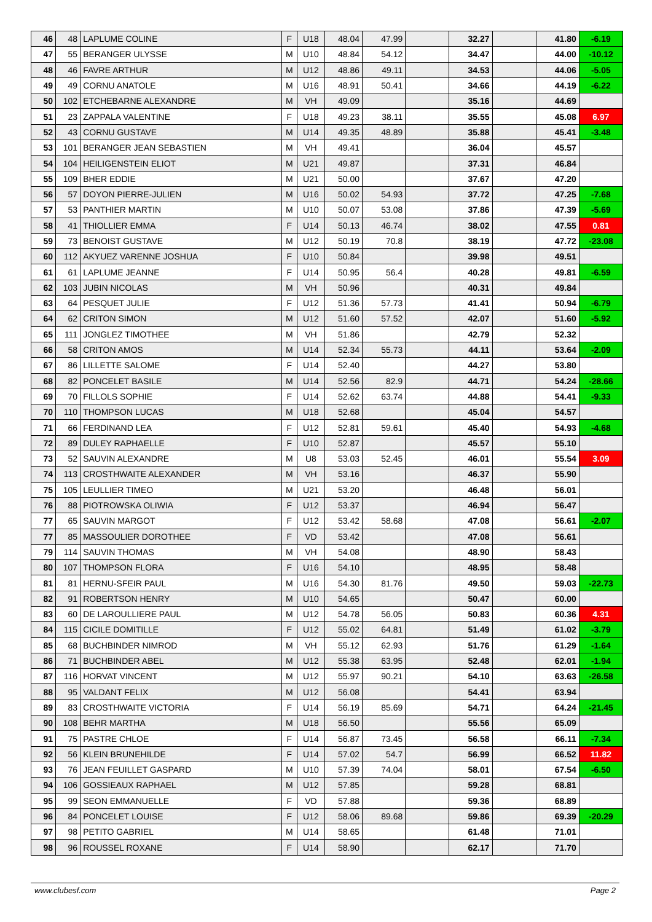| 46 | 48 | LAPLUME COLINE | F | U18 | 48.04 | 47.99 | | 32.27 | | 41.80 | -6.19 |
| 47 | 55 | BERANGER ULYSSE | M | U10 | 48.84 | 54.12 | | 34.47 | | 44.00 | -10.12 |
| 48 | 46 | FAVRE ARTHUR | M | U12 | 48.86 | 49.11 | | 34.53 | | 44.06 | -5.05 |
| 49 | 49 | CORNU ANATOLE | M | U16 | 48.91 | 50.41 | | 34.66 | | 44.19 | -6.22 |
| 50 | 102 | ETCHEBARNE ALEXANDRE | M | VH | 49.09 | | | 35.16 | | 44.69 | |
| 51 | 23 | ZAPPALA VALENTINE | F | U18 | 49.23 | 38.11 | | 35.55 | | 45.08 | 6.97 |
| 52 | 43 | CORNU GUSTAVE | M | U14 | 49.35 | 48.89 | | 35.88 | | 45.41 | -3.48 |
| 53 | 101 | BERANGER JEAN SEBASTIEN | M | VH | 49.41 | | | 36.04 | | 45.57 | |
| 54 | 104 | HEILIGENSTEIN ELIOT | M | U21 | 49.87 | | | 37.31 | | 46.84 | |
| 55 | 109 | BHER EDDIE | M | U21 | 50.00 | | | 37.67 | | 47.20 | |
| 56 | 57 | DOYON PIERRE-JULIEN | M | U16 | 50.02 | 54.93 | | 37.72 | | 47.25 | -7.68 |
| 57 | 53 | PANTHIER MARTIN | M | U10 | 50.07 | 53.08 | | 37.86 | | 47.39 | -5.69 |
| 58 | 41 | THIOLLIER EMMA | F | U14 | 50.13 | 46.74 | | 38.02 | | 47.55 | 0.81 |
| 59 | 73 | BENOIST GUSTAVE | M | U12 | 50.19 | 70.8 | | 38.19 | | 47.72 | -23.08 |
| 60 | 112 | AKYUEZ VARENNE JOSHUA | F | U10 | 50.84 | | | 39.98 | | 49.51 | |
| 61 | 61 | LAPLUME JEANNE | F | U14 | 50.95 | 56.4 | | 40.28 | | 49.81 | -6.59 |
| 62 | 103 | JUBIN NICOLAS | M | VH | 50.96 | | | 40.31 | | 49.84 | |
| 63 | 64 | PESQUET JULIE | F | U12 | 51.36 | 57.73 | | 41.41 | | 50.94 | -6.79 |
| 64 | 62 | CRITON SIMON | M | U12 | 51.60 | 57.52 | | 42.07 | | 51.60 | -5.92 |
| 65 | 111 | JONGLEZ TIMOTHEE | M | VH | 51.86 | | | 42.79 | | 52.32 | |
| 66 | 58 | CRITON AMOS | M | U14 | 52.34 | 55.73 | | 44.11 | | 53.64 | -2.09 |
| 67 | 86 | LILLETTE SALOME | F | U14 | 52.40 | | | 44.27 | | 53.80 | |
| 68 | 82 | PONCELET BASILE | M | U14 | 52.56 | 82.9 | | 44.71 | | 54.24 | -28.66 |
| 69 | 70 | FILLOLS SOPHIE | F | U14 | 52.62 | 63.74 | | 44.88 | | 54.41 | -9.33 |
| 70 | 110 | THOMPSON LUCAS | M | U18 | 52.68 | | | 45.04 | | 54.57 | |
| 71 | 66 | FERDINAND LEA | F | U12 | 52.81 | 59.61 | | 45.40 | | 54.93 | -4.68 |
| 72 | 89 | DULEY RAPHAELLE | F | U10 | 52.87 | | | 45.57 | | 55.10 | |
| 73 | 52 | SAUVIN ALEXANDRE | M | U8 | 53.03 | 52.45 | | 46.01 | | 55.54 | 3.09 |
| 74 | 113 | CROSTHWAITE ALEXANDER | M | VH | 53.16 | | | 46.37 | | 55.90 | |
| 75 | 105 | LEULLIER TIMEO | M | U21 | 53.20 | | | 46.48 | | 56.01 | |
| 76 | 88 | PIOTROWSKA OLIWIA | F | U12 | 53.37 | | | 46.94 | | 56.47 | |
| 77 | 65 | SAUVIN MARGOT | F | U12 | 53.42 | 58.68 | | 47.08 | | 56.61 | -2.07 |
| 77 | 85 | MASSOULIER DOROTHEE | F | VD | 53.42 | | | 47.08 | | 56.61 | |
| 79 | 114 | SAUVIN THOMAS | M | VH | 54.08 | | | 48.90 | | 58.43 | |
| 80 | 107 | THOMPSON FLORA | F | U16 | 54.10 | | | 48.95 | | 58.48 | |
| 81 | 81 | HERNU-SFEIR PAUL | M | U16 | 54.30 | 81.76 | | 49.50 | | 59.03 | -22.73 |
| 82 | 91 | ROBERTSON HENRY | M | U10 | 54.65 | | | 50.47 | | 60.00 | |
| 83 | 60 | DE LAROULLIERE PAUL | M | U12 | 54.78 | 56.05 | | 50.83 | | 60.36 | 4.31 |
| 84 | 115 | CICILE DOMITILLE | F | U12 | 55.02 | 64.81 | | 51.49 | | 61.02 | -3.79 |
| 85 | 68 | BUCHBINDER NIMROD | M | VH | 55.12 | 62.93 | | 51.76 | | 61.29 | -1.64 |
| 86 | 71 | BUCHBINDER ABEL | M | U12 | 55.38 | 63.95 | | 52.48 | | 62.01 | -1.94 |
| 87 | 116 | HORVAT VINCENT | M | U12 | 55.97 | 90.21 | | 54.10 | | 63.63 | -26.58 |
| 88 | 95 | VALDANT FELIX | M | U12 | 56.08 | | | 54.41 | | 63.94 | |
| 89 | 83 | CROSTHWAITE VICTORIA | F | U14 | 56.19 | 85.69 | | 54.71 | | 64.24 | -21.45 |
| 90 | 108 | BEHR MARTHA | M | U18 | 56.50 | | | 55.56 | | 65.09 | |
| 91 | 75 | PASTRE CHLOE | F | U14 | 56.87 | 73.45 | | 56.58 | | 66.11 | -7.34 |
| 92 | 56 | KLEIN BRUNEHILDE | F | U14 | 57.02 | 54.7 | | 56.99 | | 66.52 | 11.82 |
| 93 | 76 | JEAN FEUILLET GASPARD | M | U10 | 57.39 | 74.04 | | 58.01 | | 67.54 | -6.50 |
| 94 | 106 | GOSSIEAUX RAPHAEL | M | U12 | 57.85 | | | 59.28 | | 68.81 | |
| 95 | 99 | SEON EMMANUELLE | F | VD | 57.88 | | | 59.36 | | 68.89 | |
| 96 | 84 | PONCELET LOUISE | F | U12 | 58.06 | 89.68 | | 59.86 | | 69.39 | -20.29 |
| 97 | 98 | PETITO GABRIEL | M | U14 | 58.65 | | | 61.48 | | 71.01 | |
| 98 | 96 | ROUSSEL ROXANE | F | U14 | 58.90 | | | 62.17 | | 71.70 | |
www.clubesf.com Page 2